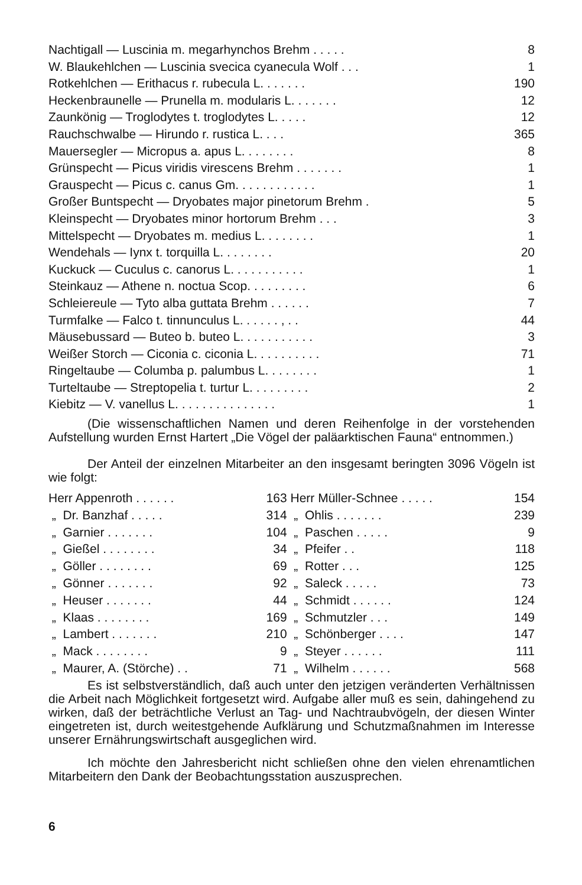| Nachtigall — Luscinia m. megarhynchos Brehm . . . . . | 8 |
| W. Blaukehlchen — Luscinia svecica cyanecula Wolf . . . | 1 |
| Rotkehlchen — Erithacus r. rubecula L. . . . . . . | 190 |
| Heckenbraunelle — Prunella m. modularis L. . . . . . . | 12 |
| Zaunkönig — Troglodytes t. troglodytes L. . . . . | 12 |
| Rauchschwalbe — Hirundo r. rustica L. . . . | 365 |
| Mauersegler — Micropus a. apus L. . . . . . . . | 8 |
| Grünspecht — Picus viridis virescens Brehm . . . . . . . | 1 |
| Grauspecht — Picus c. canus Gm. . . . . . . . . . . . | 1 |
| Großer Buntspecht — Dryobates major pinetorum Brehm . | 5 |
| Kleinspecht — Dryobates minor hortorum Brehm . . . | 3 |
| Mittelspecht — Dryobates m. medius L. . . . . . . . | 1 |
| Wendehals — Iynx t. torquilla L. . . . . . . . | 20 |
| Kuckuck — Cuculus c. canorus L. . . . . . . . . . . | 1 |
| Steinkauz — Athene n. noctua Scop. . . . . . . . . | 6 |
| Schleiereule — Tyto alba guttata Brehm . . . . . . | 7 |
| Turmfalke — Falco t. tinnunculus L. . . . . . , . . | 44 |
| Mäusebussard — Buteo b. buteo L. . . . . . . . . . . | 3 |
| Weißer Storch — Ciconia c. ciconia L. . . . . . . . . . | 71 |
| Ringeltaube — Columba p. palumbus L. . . . . . . . | 1 |
| Turteltaube — Streptopelia t. turtur L. . . . . . . . . | 2 |
| Kiebitz — V. vanellus L. . . . . . . . . . . . . . . | 1 |
(Die wissenschaftlichen Namen und deren Reihenfolge in der vorstehenden Aufstellung wurden Ernst Hartert „Die Vögel der paläarktischen Fauna“ entnommen.)
Der Anteil der einzelnen Mitarbeiter an den insgesamt beringten 3096 Vögeln ist wie folgt:
| Herr Appenroth . . . . . . | 163 | Herr Müller-Schnee . . . . . | 154 |
| „ Dr. Banzhaf . . . . . | 314 | „ Ohlis . . . . . . . | 239 |
| „ Garnier . . . . . . . | 104 | „ Paschen . . . . . | 9 |
| „ Gießel . . . . . . . . | 34 | „ Pfeifer . . | 118 |
| „ Göller . . . . . . . . | 69 | „ Rotter . . . | 125 |
| „ Gönner . . . . . . . | 92 | „ Saleck . . . . . | 73 |
| „ Heuser . . . . . . . | 44 | „ Schmidt . . . . . . | 124 |
| „ Klaas . . . . . . . . | 169 | „ Schmutzler . . . | 149 |
| „ Lambert . . . . . . . | 210 | „ Schönberger . . . . | 147 |
| „ Mack . . . . . . . . | 9 | „ Steyer . . . . . . | 111 |
| „ Maurer, A. (Störche) . . | 71 | „ Wilhelm . . . . . . | 568 |
Es ist selbstverständlich, daß auch unter den jetzigen veränderten Verhältnissen die Arbeit nach Möglichkeit fortgesetzt wird. Aufgabe aller muß es sein, dahingehend zu wirken, daß der beträchtliche Verlust an Tag- und Nachtraubvögeln, der diesen Winter eingetreten ist, durch weitestgehende Aufklärung und Schutzmaßnahmen im Interesse unserer Ernährungswirtschaft ausgeglichen wird.
Ich möchte den Jahresbericht nicht schließen ohne den vielen ehrenamtlichen Mitarbeitern den Dank der Beobachtungsstation auszusprechen.
6